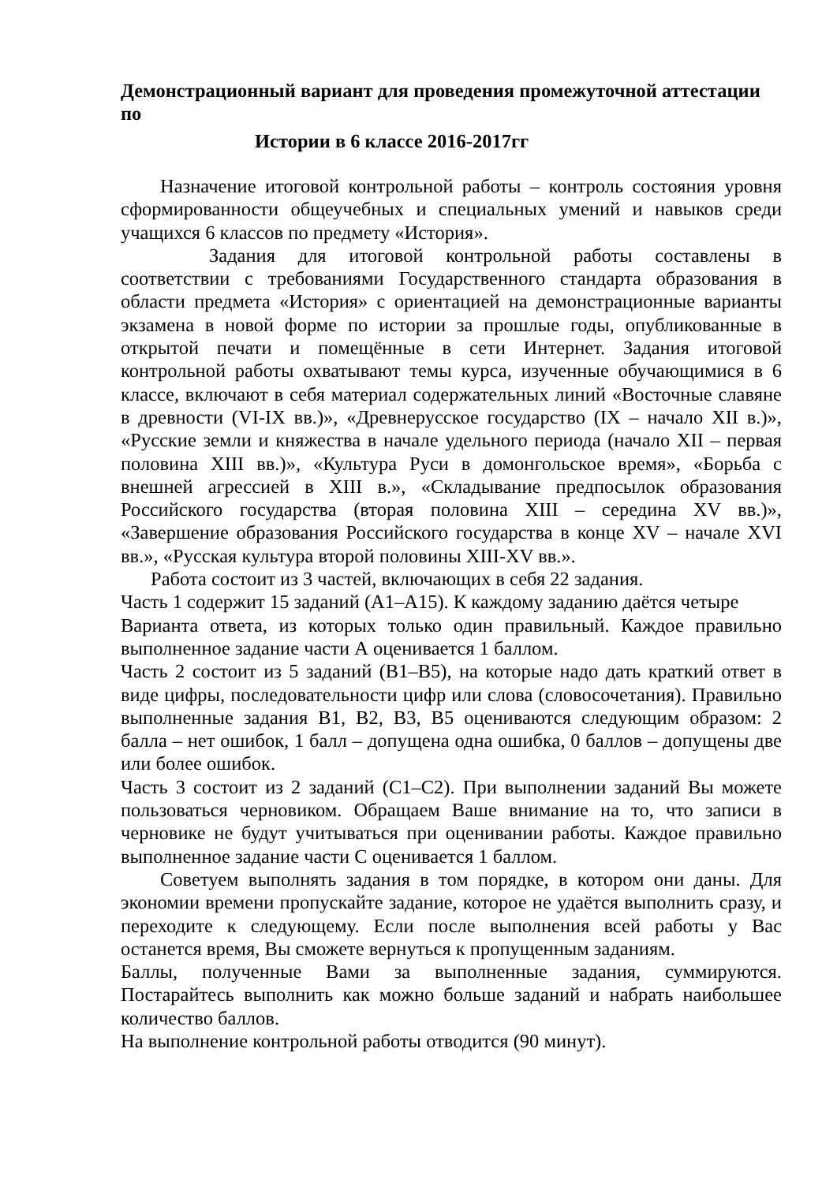Демонстрационный вариант для проведения промежуточной аттестации по
Истории в 6 классе 2016-2017гг
Назначение итоговой контрольной работы – контроль состояния уровня сформированности общеучебных и специальных умений и навыков среди учащихся 6 классов по предмету «История».
Задания для итоговой контрольной работы составлены в соответствии с требованиями Государственного стандарта образования в области предмета «История» с ориентацией на демонстрационные варианты экзамена в новой форме по истории за прошлые годы, опубликованные в открытой печати и помещённые в сети Интернет. Задания итоговой контрольной работы охватывают темы курса, изученные обучающимися в 6 классе, включают в себя материал содержательных линий «Восточные славяне в древности (VI-IX вв.)», «Древнерусское государство (IX – начало XII в.)», «Русские земли и княжества в начале удельного периода (начало XII – первая половина XIII вв.)», «Культура Руси в домонгольское время», «Борьба с внешней агрессией в XIII в.», «Складывание предпосылок образования Российского государства (вторая половина XIII – середина XV вв.)», «Завершение образования Российского государства в конце XV – начале XVI вв.», «Русская культура второй половины XIII-XV вв.».
Работа состоит из 3 частей, включающих в себя 22 задания.
Часть 1 содержит 15 заданий (А1–А15). К каждому заданию даётся четыре
Варианта ответа, из которых только один правильный. Каждое правильно выполненное задание части А оценивается 1 баллом.
Часть 2 состоит из 5 заданий (В1–В5), на которые надо дать краткий ответ в виде цифры, последовательности цифр или слова (словосочетания). Правильно выполненные задания В1, В2, В3, В5 оцениваются следующим образом: 2 балла – нет ошибок, 1 балл – допущена одна ошибка, 0 баллов – допущены две или более ошибок.
Часть 3 состоит из 2 заданий (С1–С2). При выполнении заданий Вы можете пользоваться черновиком. Обращаем Ваше внимание на то, что записи в черновике не будут учитываться при оценивании работы. Каждое правильно выполненное задание части С оценивается 1 баллом.
Советуем выполнять задания в том порядке, в котором они даны. Для экономии времени пропускайте задание, которое не удаётся выполнить сразу, и переходите к следующему. Если после выполнения всей работы у Вас останется время, Вы сможете вернуться к пропущенным заданиям.
Баллы, полученные Вами за выполненные задания, суммируются. Постарайтесь выполнить как можно больше заданий и набрать наибольшее количество баллов.
На выполнение контрольной работы отводится (90 минут).